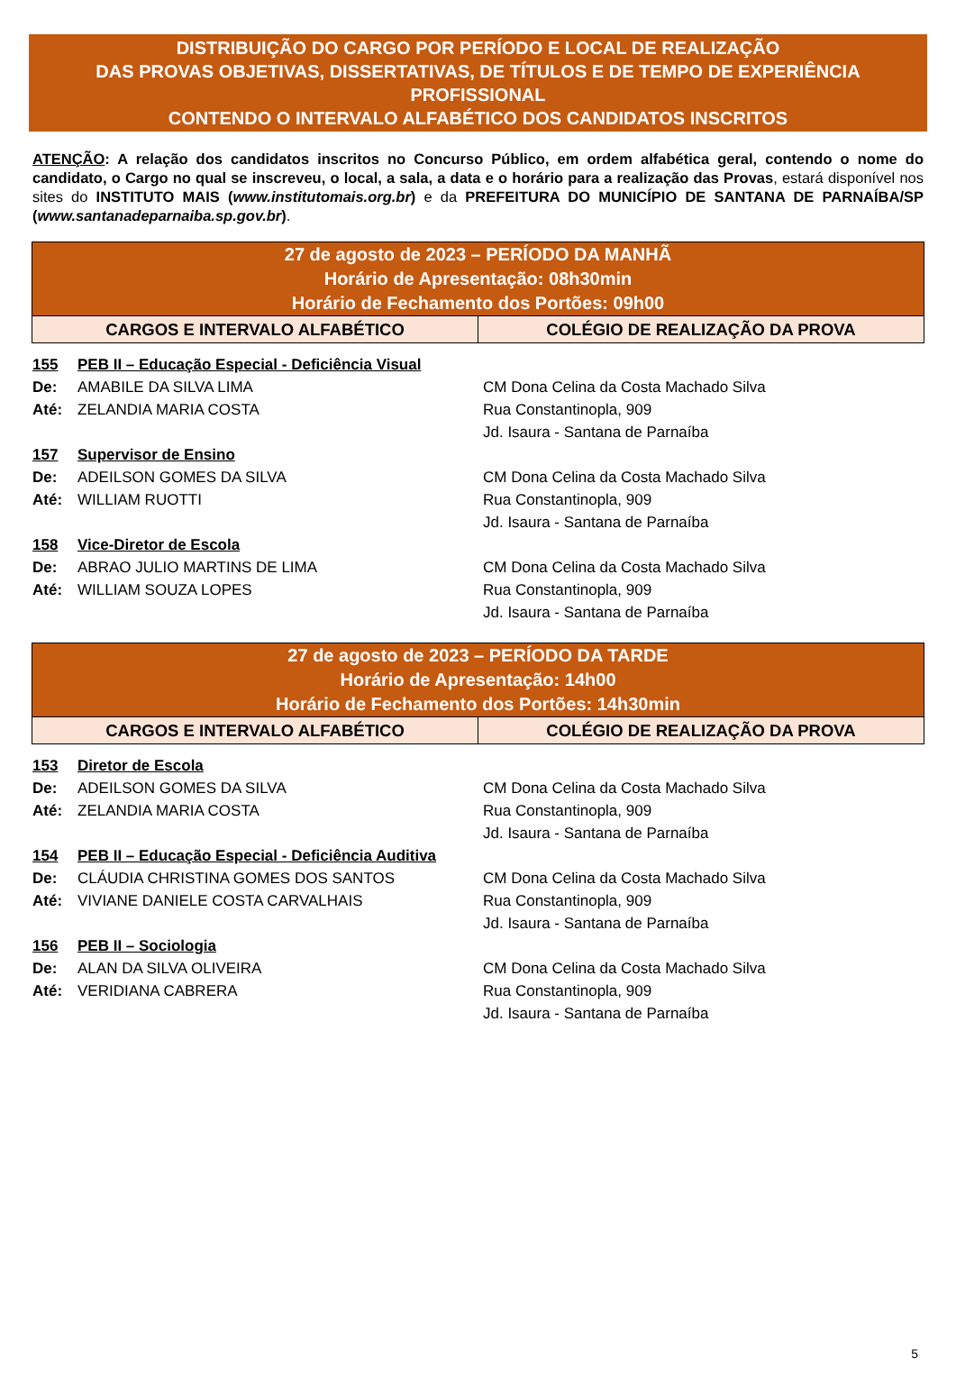DISTRIBUIÇÃO DO CARGO POR PERÍODO E LOCAL DE REALIZAÇÃO
DAS PROVAS OBJETIVAS, DISSERTATIVAS, DE TÍTULOS E DE TEMPO DE EXPERIÊNCIA PROFISSIONAL
CONTENDO O INTERVALO ALFABÉTICO DOS CANDIDATOS INSCRITOS
ATENÇÃO: A relação dos candidatos inscritos no Concurso Público, em ordem alfabética geral, contendo o nome do candidato, o Cargo no qual se inscreveu, o local, a sala, a data e o horário para a realização das Provas, estará disponível nos sites do INSTITUTO MAIS (www.institutomais.org.br) e da PREFEITURA DO MUNICÍPIO DE SANTANA DE PARNAÍBA/SP (www.santanadeparnaiba.sp.gov.br).
| 27 de agosto de 2023 – PERÍODO DA MANHÃ Horário de Apresentação: 08h30min Horário de Fechamento dos Portões: 09h00 | |
| CARGOS E INTERVALO ALFABÉTICO | COLÉGIO DE REALIZAÇÃO DA PROVA |
| 155 | PEB II – Educação Especial - Deficiência Visual | |
| De: | AMABILE DA SILVA LIMA | CM Dona Celina da Costa Machado Silva |
| Até: | ZELANDIA MARIA COSTA | Rua Constantinopla, 909 |
| | | Jd. Isaura - Santana de Parnaíba |
| 157 | Supervisor de Ensino | |
| De: | ADEILSON GOMES DA SILVA | CM Dona Celina da Costa Machado Silva |
| Até: | WILLIAM RUOTTI | Rua Constantinopla, 909 |
| | | Jd. Isaura - Santana de Parnaíba |
| 158 | Vice-Diretor de Escola | |
| De: | ABRAO JULIO MARTINS DE LIMA | CM Dona Celina da Costa Machado Silva |
| Até: | WILLIAM SOUZA LOPES | Rua Constantinopla, 909 |
| | | Jd. Isaura - Santana de Parnaíba |
| 27 de agosto de 2023 – PERÍODO DA TARDE Horário de Apresentação: 14h00 Horário de Fechamento dos Portões: 14h30min | |
| CARGOS E INTERVALO ALFABÉTICO | COLÉGIO DE REALIZAÇÃO DA PROVA |
| 153 | Diretor de Escola | |
| De: | ADEILSON GOMES DA SILVA | CM Dona Celina da Costa Machado Silva |
| Até: | ZELANDIA MARIA COSTA | Rua Constantinopla, 909 |
| | | Jd. Isaura - Santana de Parnaíba |
| 154 | PEB II – Educação Especial - Deficiência Auditiva | |
| De: | CLÁUDIA CHRISTINA GOMES DOS SANTOS | CM Dona Celina da Costa Machado Silva |
| Até: | VIVIANE DANIELE COSTA CARVALHAIS | Rua Constantinopla, 909 |
| | | Jd. Isaura - Santana de Parnaíba |
| 156 | PEB II – Sociologia | |
| De: | ALAN DA SILVA OLIVEIRA | CM Dona Celina da Costa Machado Silva |
| Até: | VERIDIANA CABRERA | Rua Constantinopla, 909 |
| | | Jd. Isaura - Santana de Parnaíba |
5